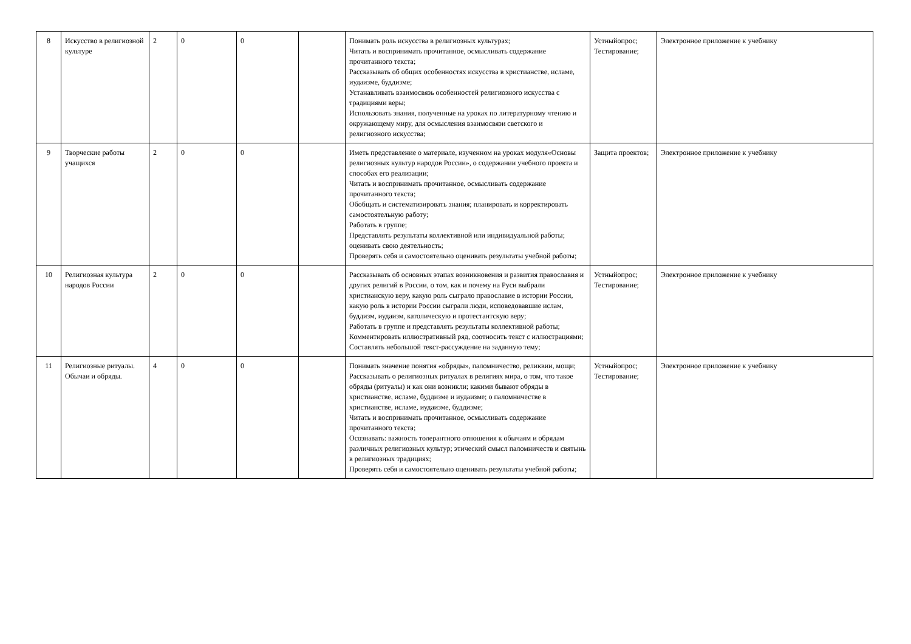| 8 | Искусство в религиозной культуре | 2 | 0 | 0 | | Понимать роль искусства в религиозных культурах; Читать и воспринимать прочитанное, осмысливать содержание прочитанного текста; Рассказывать об общих особенностях искусства в христианстве, исламе, иудаизме, буддизме; Устанавливать взаимосвязь особенностей религиозного искусства с традициями веры; Использовать знания, полученные на уроках по литературному чтению и окружающему миру, для осмысления взаимосвязи светского и религиозного искусства; | Устныйопрос; Тестирование; | Электронное приложение к учебнику |
| 9 | Творческие работы учащихся | 2 | 0 | 0 | | Иметь представление о материале, изученном на уроках модуля«Основы религиозных культур народов России», о содержании учебного проекта и способах его реализации; Читать и воспринимать прочитанное, осмысливать содержание прочитанного текста; Обобщать и систематизировать знания; планировать и корректировать самостоятельную работу; Работать в группе; Представлять результаты коллективной или индивидуальной работы; оценивать свою деятельность; Проверять себя и самостоятельно оценивать результаты учебной работы; | Защита проектов; | Электронное приложение к учебнику |
| 10 | Религиозная культура народов России | 2 | 0 | 0 | | Рассказывать об основных этапах возникновения и развития православия и других религий в России, о том, как и почему на Руси выбрали христианскую веру, какую роль сыграло православие в истории России, какую роль в истории России сыграли люди, исповедовавшие ислам, буддизм, иудаизм, католическую и протестантскую веру; Работать в группе и представлять результаты коллективной работы; Комментировать иллюстративный ряд, соотносить текст с иллюстрациями; Составлять небольшой текст-рассуждение на заданную тему; | Устныйопрос; Тестирование; | Электронное приложение к учебнику |
| 11 | Религиозные ритуалы. Обычаи и обряды. | 4 | 0 | 0 | | Понимать значение понятия «обряды», паломничество, реликвии, мощи; Рассказывать о религиозных ритуалах в религиях мира, о том, что такое обряды (ритуалы) и как они возникли; какими бывают обряды в христианстве, исламе, буддизме и иудаизме; о паломничестве в христианстве, исламе, иудаизме, буддизме; Читать и воспринимать прочитанное, осмысливать содержание прочитанного текста; Осознавать: важность толерантного отношения к обычаям и обрядам различных религиозных культур; этический смысл паломничеств и святынь в религиозных традициях; Проверять себя и самостоятельно оценивать результаты учебной работы; | Устныйопрос; Тестирование; | Электронное приложение к учебнику |